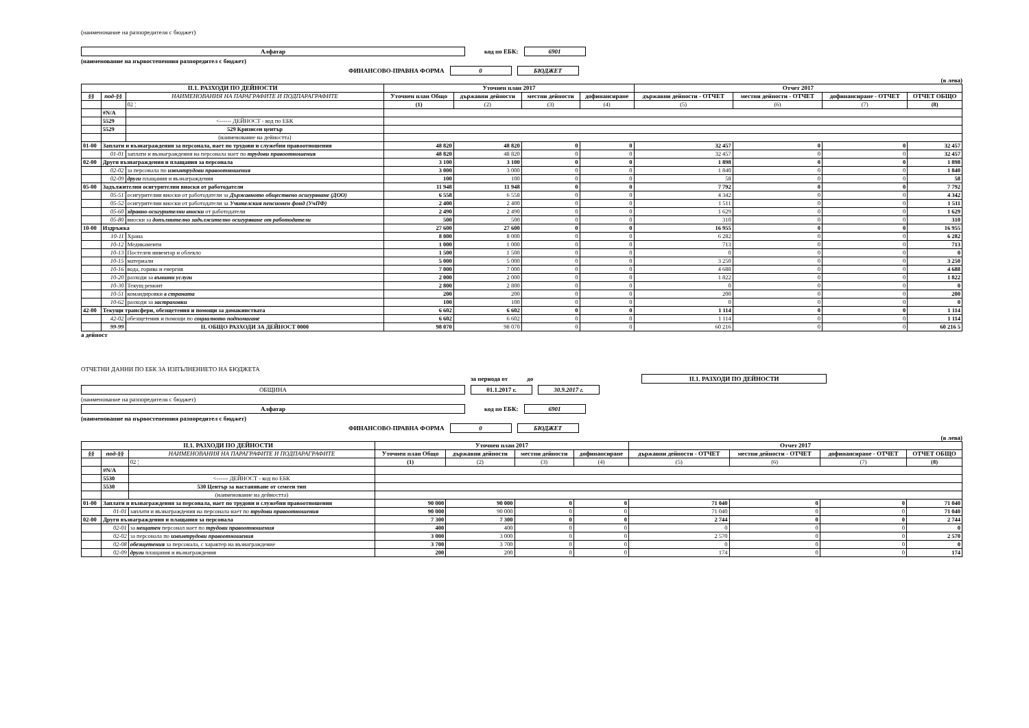(наименование на разпоредителя с бюджет)
Алфатар код по ЕБК: 6901
(наименование на първостепенния разпоредител с бюджет)
ФИНАНСОВО-ПРАВНА ФОРМА 0 БЮДЖЕТ
(в лева)
| II.1. РАЗХОДИ ПО ДЕЙНОСТИ | | | Уточнен план 2017 | | | | Отчет 2017 | | | |
| --- | --- | --- | --- | --- | --- | --- | --- | --- | --- | --- |
| §§ | под-§§ | НАИМЕНОВАНИЯ НА ПАРАГРАФИТЕ И ПОДПАРАГРАФИТЕ | Уточнен план Общо | държавни дейности | местни дейности | дофинансиране | държавни дейности - ОТЧЕТ | местни дейности - ОТЧЕТ | дофинансиране - ОТЧЕТ | ОТЧЕТ ОБЩО |
| | | 02 ¦ | (1) | (2) | (3) | (4) | (5) | (6) | (7) | (8) |
| | #N/A | | | | | | | | | |
| | 5529 | <------ ДЕЙНОСТ - код по ЕБК | | | | | | | | |
| | 5529 | 529 Кризисен център | | | | | | | | |
| | | (наименование на дейността) | | | | | | | | |
| 01-00 | Заплати и възнаграждения за персонала, нает по трудови и служебни правоотношения | | 48 820 | 48 820 | 0 | 0 | 32 457 | 0 | 0 | 32 457 |
| | 01-01 | заплати и възнаграждения на персонала нает по трудови правоотношения | 48 820 | 48 820 | 0 | 0 | 32 457 | 0 | 0 | 32 457 |
| 02-00 | Други възнаграждения и плащания за персонала | | 3 100 | 3 100 | 0 | 0 | 1 898 | 0 | 0 | 1 898 |
| | 02-02 | за персонала по извънтрудови правоотношения | 3 000 | 3 000 | 0 | 0 | 1 840 | 0 | 0 | 1 840 |
| | 02-09 | други плащания и възнаграждения | 100 | 100 | 0 | 0 | 58 | 0 | 0 | 58 |
| 05-00 | Задължителни осигурителни вноски от работодатели | | 11 948 | 11 948 | 0 | 0 | 7 792 | 0 | 0 | 7 792 |
| | 05-51 | осигурителни вноски от работодатели за Държавното обществено осигуряване (ДОО) | 6 558 | 6 558 | 0 | 0 | 4 342 | 0 | 0 | 4 342 |
| | 05-52 | осигурителни вноски от работодатели за Учителския пенсионен фонд (УчПФ) | 2 400 | 2 400 | 0 | 0 | 1 511 | 0 | 0 | 1 511 |
| | 05-60 | здравно-осигурителни вноски от работодатели | 2 490 | 2 490 | 0 | 0 | 1 629 | 0 | 0 | 1 629 |
| | 05-80 | вноски за допълнително задължително осигуряване от работодатели | 500 | 500 | 0 | 0 | 310 | 0 | 0 | 310 |
| 10-00 | Издръжка | | 27 600 | 27 600 | 0 | 0 | 16 955 | 0 | 0 | 16 955 |
| | 10-11 | Храна | 8 000 | 8 000 | 0 | 0 | 6 282 | 0 | 0 | 6 282 |
| | 10-12 | Медикаменти | 1 000 | 1 000 | 0 | 0 | 713 | 0 | 0 | 713 |
| | 10-13 | Постелен инвентар и облекло | 1 500 | 1 500 | 0 | 0 | 0 | 0 | 0 | 0 |
| | 10-15 | материали | 5 000 | 5 000 | 0 | 0 | 3 250 | 0 | 0 | 3 250 |
| | 10-16 | вода, горива и енергия | 7 000 | 7 000 | 0 | 0 | 4 688 | 0 | 0 | 4 688 |
| | 10-20 | разходи за външни услуги | 2 000 | 2 000 | 0 | 0 | 1 822 | 0 | 0 | 1 822 |
| | 10-30 | Текущ ремонт | 2 800 | 2 800 | 0 | 0 | 0 | 0 | 0 | 0 |
| | 10-51 | командировки в страната | 200 | 200 | 0 | 0 | 200 | 0 | 0 | 200 |
| | 10-62 | разходи за застраховки | 100 | 100 | 0 | 0 | 0 | 0 | 0 | 0 |
| 42-00 | Текущи трансфери, обезщетения и помощи за домакинствата | | 6 602 | 6 602 | 0 | 0 | 1 114 | 0 | 0 | 1 114 |
| | 42-02 | обезщетения и помощи по социалното подпомагане | 6 602 | 6 602 | 0 | 0 | 1 114 | 0 | 0 | 1 114 |
| | 99-99 | II. ОБЩО РАЗХОДИ ЗА ДЕЙНОСТ 0000 | 98 070 | 98 070 | 0 | 0 | 60 216 | 0 | 0 | 60 216 5 |
а дейност
ОТЧЕТНИ ДАННИ ПО ЕБК ЗА ИЗПЪЛНЕНИЕТО НА БЮДЖЕТА
за периода от до II.1. РАЗХОДИ ПО ДЕЙНОСТИ
ОБЩИНА 01.1.2017 г. 30.9.2017 г.
(наименование на разпоредителя с бюджет)
Алфатар код по ЕБК: 6901
(наименование на първостепенния разпоредител с бюджет)
ФИНАНСОВО-ПРАВНА ФОРМА 0 БЮДЖЕТ
(в лева)
| II.1. РАЗХОДИ ПО ДЕЙНОСТИ | | | Уточнен план 2017 | | | | Отчет 2017 | | | |
| --- | --- | --- | --- | --- | --- | --- | --- | --- | --- | --- |
| §§ | под-§§ | НАИМЕНОВАНИЯ НА ПАРАГРАФИТЕ И ПОДПАРАГРАФИТЕ | Уточнен план Общо | държавни дейности | местни дейности | дофинансиране | държавни дейности - ОТЧЕТ | местни дейности - ОТЧЕТ | дофинансиране - ОТЧЕТ | ОТЧЕТ ОБЩО |
| | | 02 ¦ | (1) | (2) | (3) | (4) | (5) | (6) | (7) | (8) |
| | #N/A | | | | | | | | | |
| | 5530 | <------ ДЕЙНОСТ - код по ЕБК | | | | | | | | |
| | 5530 | 530 Център за настаняване от семеен тип | | | | | | | | |
| | | (наименование на дейността) | | | | | | | | |
| 01-00 | Заплати и възнаграждения за персонала, нает по трудови и служебни правоотношения | | 90 000 | 90 000 | 0 | 0 | 71 040 | 0 | 0 | 71 040 |
| | 01-01 | заплати и възнаграждения на персонала нает по трудови правоотношения | 90 000 | 90 000 | 0 | 0 | 71 040 | 0 | 0 | 71 040 |
| 02-00 | Други възнаграждения и плащания за персонала | | 7 300 | 7 300 | 0 | 0 | 2 744 | 0 | 0 | 2 744 |
| | 02-01 | за нещатен персонал нает по трудови правоотношения | 400 | 400 | 0 | 0 | 0 | 0 | 0 | 0 |
| | 02-02 | за персонала по извънтрудови правоотношения | 3 000 | 3 000 | 0 | 0 | 2 570 | 0 | 0 | 2 570 |
| | 02-08 | обезщетения за персонала, с характер на възнаграждение | 3 700 | 3 700 | 0 | 0 | 0 | 0 | 0 | 0 |
| | 02-09 | други плащания и възнаграждения | 200 | 200 | 0 | 0 | 174 | 0 | 0 | 174 |